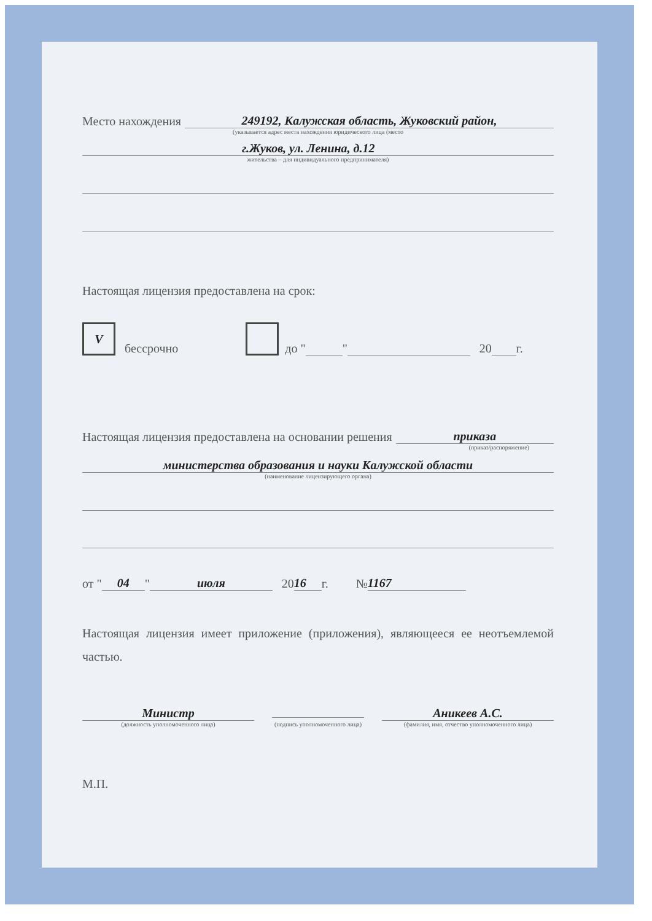Место нахождения 249192, Калужская область, Жуковский район,
(указывается адрес места нахождения юридического лица (место
г.Жуков, ул. Ленина, д.12
жительства – для индивидуального предпринимателя)
Настоящая лицензия предоставлена на срок:
V бессрочно до " " 20 г.
Настоящая лицензия предоставлена на основании решения приказа
(приказ/распоряжение)
министерства образования и науки Калужской области
(наименование лицензирующего органа)
от " 04 " июля 20 16 г. № 1167
Настоящая лицензия имеет приложение (приложения), являющееся ее неотъемлемой частью.
Министр
(должность уполномоченного лица)
(подпись уполномоченного лица)
Аникеев А.С.
(фамилия, имя, отчество уполномоченного лица)
М.П.